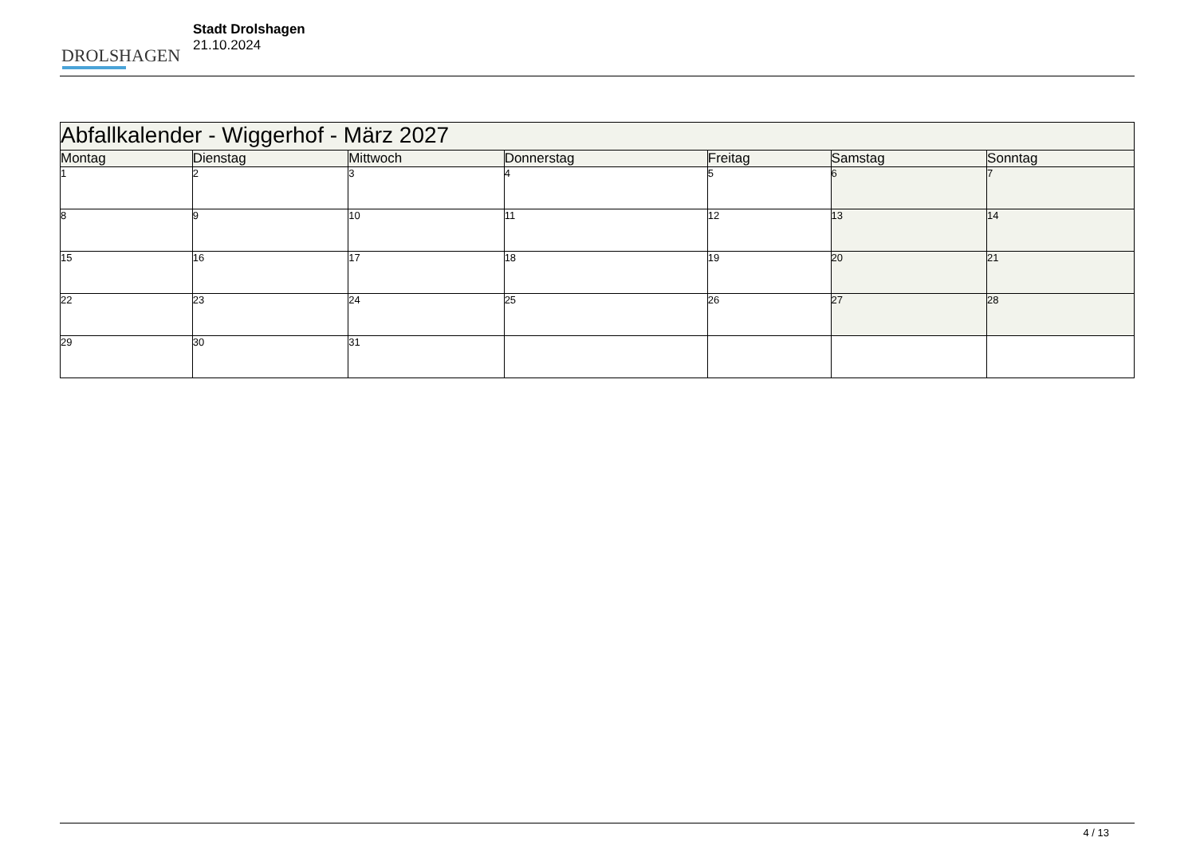DROLSHAGEN
Stadt Drolshagen
21.10.2024
| Abfallkalender - Wiggerhof - März 2027 | | | | | | |
| --- | --- | --- | --- | --- | --- | --- |
| Montag | Dienstag | Mittwoch | Donnerstag | Freitag | Samstag | Sonntag |
| 1 | 2 | 3 | 4 | 5 | 6 | 7 |
| 8 | 9 | 10 | 11 | 12 | 13 | 14 |
| 15 | 16 | 17 | 18 | 19 | 20 | 21 |
| 22 | 23 | 24 | 25 | 26 | 27 | 28 |
| 29 | 30 | 31 | | | | |
4 / 13